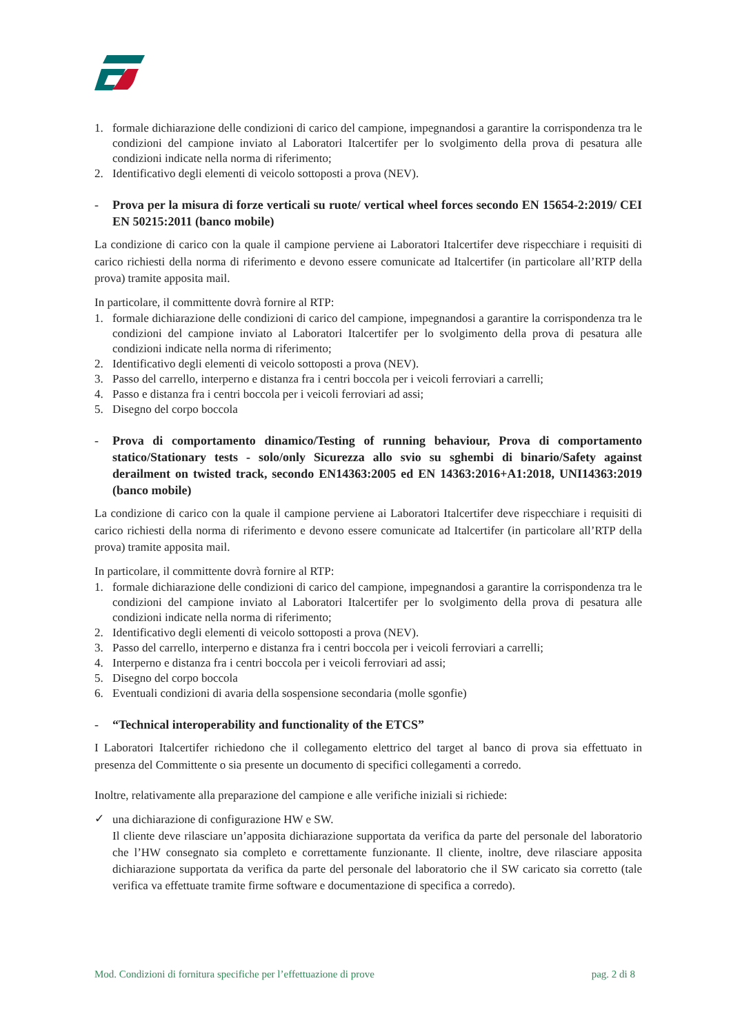1. formale dichiarazione delle condizioni di carico del campione, impegnandosi a garantire la corrispondenza tra le condizioni del campione inviato al Laboratori Italcertifer per lo svolgimento della prova di pesatura alle condizioni indicate nella norma di riferimento;
2. Identificativo degli elementi di veicolo sottoposti a prova (NEV).
- Prova per la misura di forze verticali su ruote/ vertical wheel forces secondo EN 15654-2:2019/ CEI EN 50215:2011 (banco mobile)
La condizione di carico con la quale il campione perviene ai Laboratori Italcertifer deve rispecchiare i requisiti di carico richiesti della norma di riferimento e devono essere comunicate ad Italcertifer (in particolare all’RTP della prova) tramite apposita mail.
In particolare, il committente dovrà fornire al RTP:
1. formale dichiarazione delle condizioni di carico del campione, impegnandosi a garantire la corrispondenza tra le condizioni del campione inviato al Laboratori Italcertifer per lo svolgimento della prova di pesatura alle condizioni indicate nella norma di riferimento;
2. Identificativo degli elementi di veicolo sottoposti a prova (NEV).
3. Passo del carrello, interperno e distanza fra i centri boccola per i veicoli ferroviari a carrelli;
4. Passo e distanza fra i centri boccola per i veicoli ferroviari ad assi;
5. Disegno del corpo boccola
- Prova di comportamento dinamico/Testing of running behaviour, Prova di comportamento statico/Stationary tests - solo/only Sicurezza allo svio su sghembi di binario/Safety against derailment on twisted track, secondo EN14363:2005 ed EN 14363:2016+A1:2018, UNI14363:2019 (banco mobile)
La condizione di carico con la quale il campione perviene ai Laboratori Italcertifer deve rispecchiare i requisiti di carico richiesti della norma di riferimento e devono essere comunicate ad Italcertifer (in particolare all’RTP della prova) tramite apposita mail.
In particolare, il committente dovrà fornire al RTP:
1. formale dichiarazione delle condizioni di carico del campione, impegnandosi a garantire la corrispondenza tra le condizioni del campione inviato al Laboratori Italcertifer per lo svolgimento della prova di pesatura alle condizioni indicate nella norma di riferimento;
2. Identificativo degli elementi di veicolo sottoposti a prova (NEV).
3. Passo del carrello, interperno e distanza fra i centri boccola per i veicoli ferroviari a carrelli;
4. Interperno e distanza fra i centri boccola per i veicoli ferroviari ad assi;
5. Disegno del corpo boccola
6. Eventuali condizioni di avaria della sospensione secondaria (molle sgonfie)
- “Technical interoperability and functionality of the ETCS”
I Laboratori Italcertifer richiedono che il collegamento elettrico del target al banco di prova sia effettuato in presenza del Committente o sia presente un documento di specifici collegamenti a corredo.
Inoltre, relativamente alla preparazione del campione e alle verifiche iniziali si richiede:
✓ una dichiarazione di configurazione HW e SW.
Il cliente deve rilasciare un’apposita dichiarazione supportata da verifica da parte del personale del laboratorio che l’HW consegnato sia completo e correttamente funzionante. Il cliente, inoltre, deve rilasciare apposita dichiarazione supportata da verifica da parte del personale del laboratorio che il SW caricato sia corretto (tale verifica va effettuate tramite firme software e documentazione di specifica a corredo).
Mod. Condizioni di fornitura specifiche per l’effettuazione di prove pag. 2 di 8